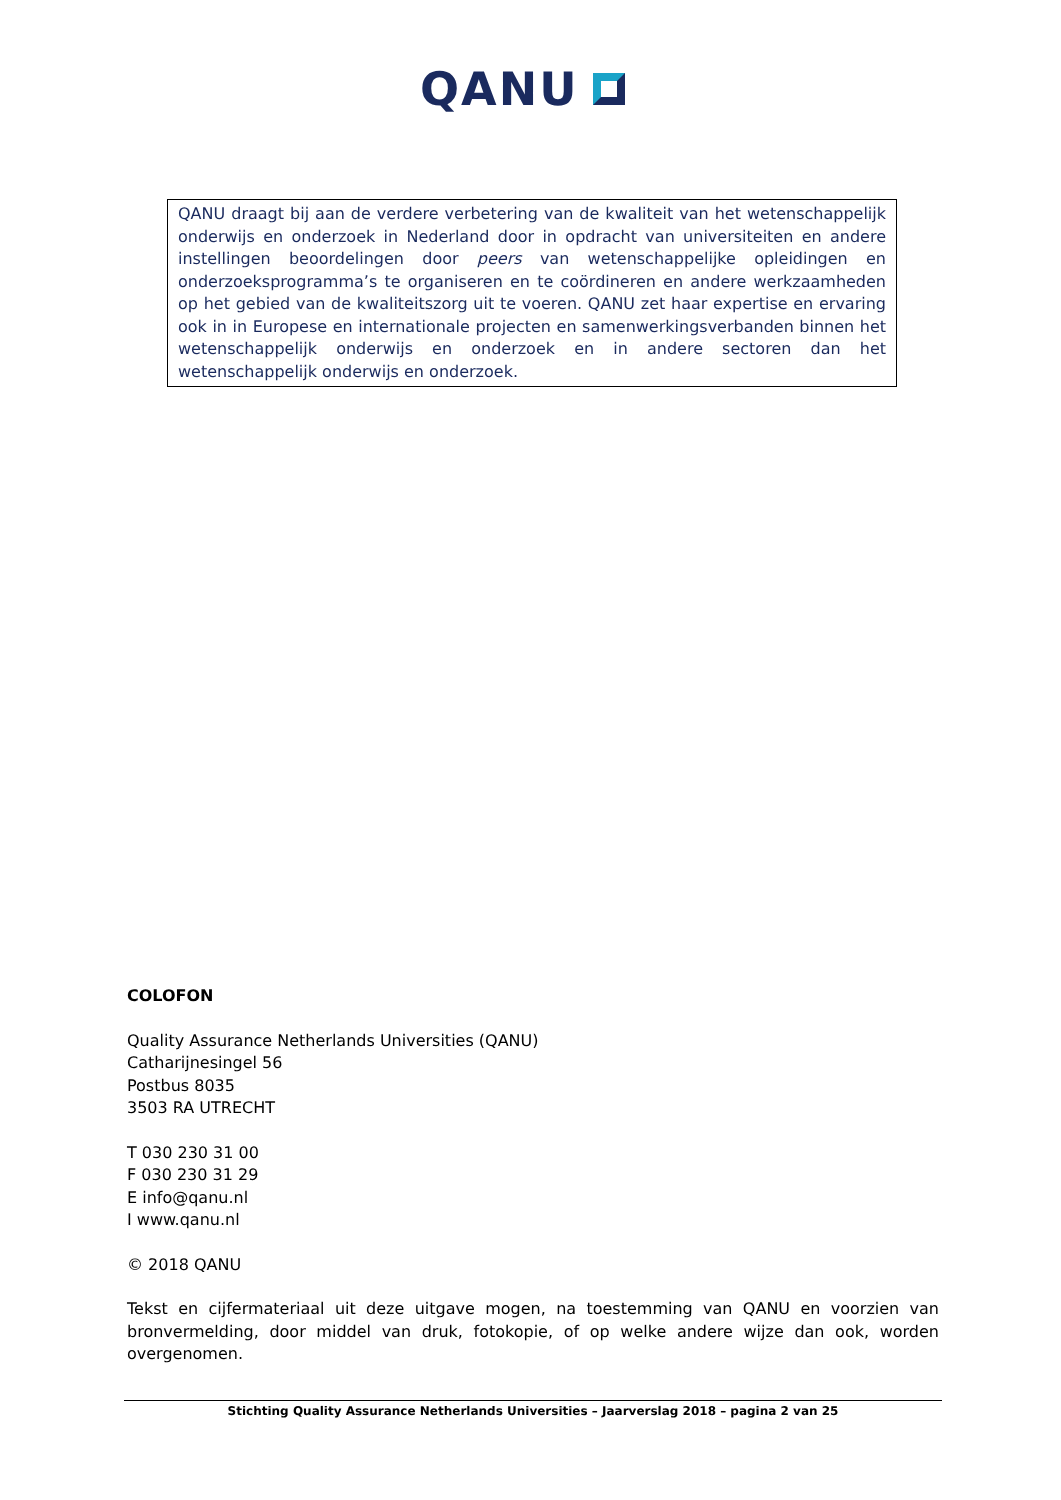QANU
QANU draagt bij aan de verdere verbetering van de kwaliteit van het wetenschappelijk onderwijs en onderzoek in Nederland door in opdracht van universiteiten en andere instellingen beoordelingen door peers van wetenschappelijke opleidingen en onderzoeksprogramma’s te organiseren en te coördineren en andere werkzaamheden op het gebied van de kwaliteitszorg uit te voeren. QANU zet haar expertise en ervaring ook in in Europese en internationale projecten en samenwerkingsverbanden binnen het wetenschappelijk onderwijs en onderzoek en in andere sectoren dan het wetenschappelijk onderwijs en onderzoek.
COLOFON
Quality Assurance Netherlands Universities (QANU)
Catharijnesingel 56
Postbus 8035
3503 RA UTRECHT
T 030 230 31 00
F 030 230 31 29
E info@qanu.nl
I www.qanu.nl
© 2018 QANU
Tekst en cijfermateriaal uit deze uitgave mogen, na toestemming van QANU en voorzien van bronvermelding, door middel van druk, fotokopie, of op welke andere wijze dan ook, worden overgenomen.
Stichting Quality Assurance Netherlands Universities – Jaarverslag 2018 – pagina 2 van 25